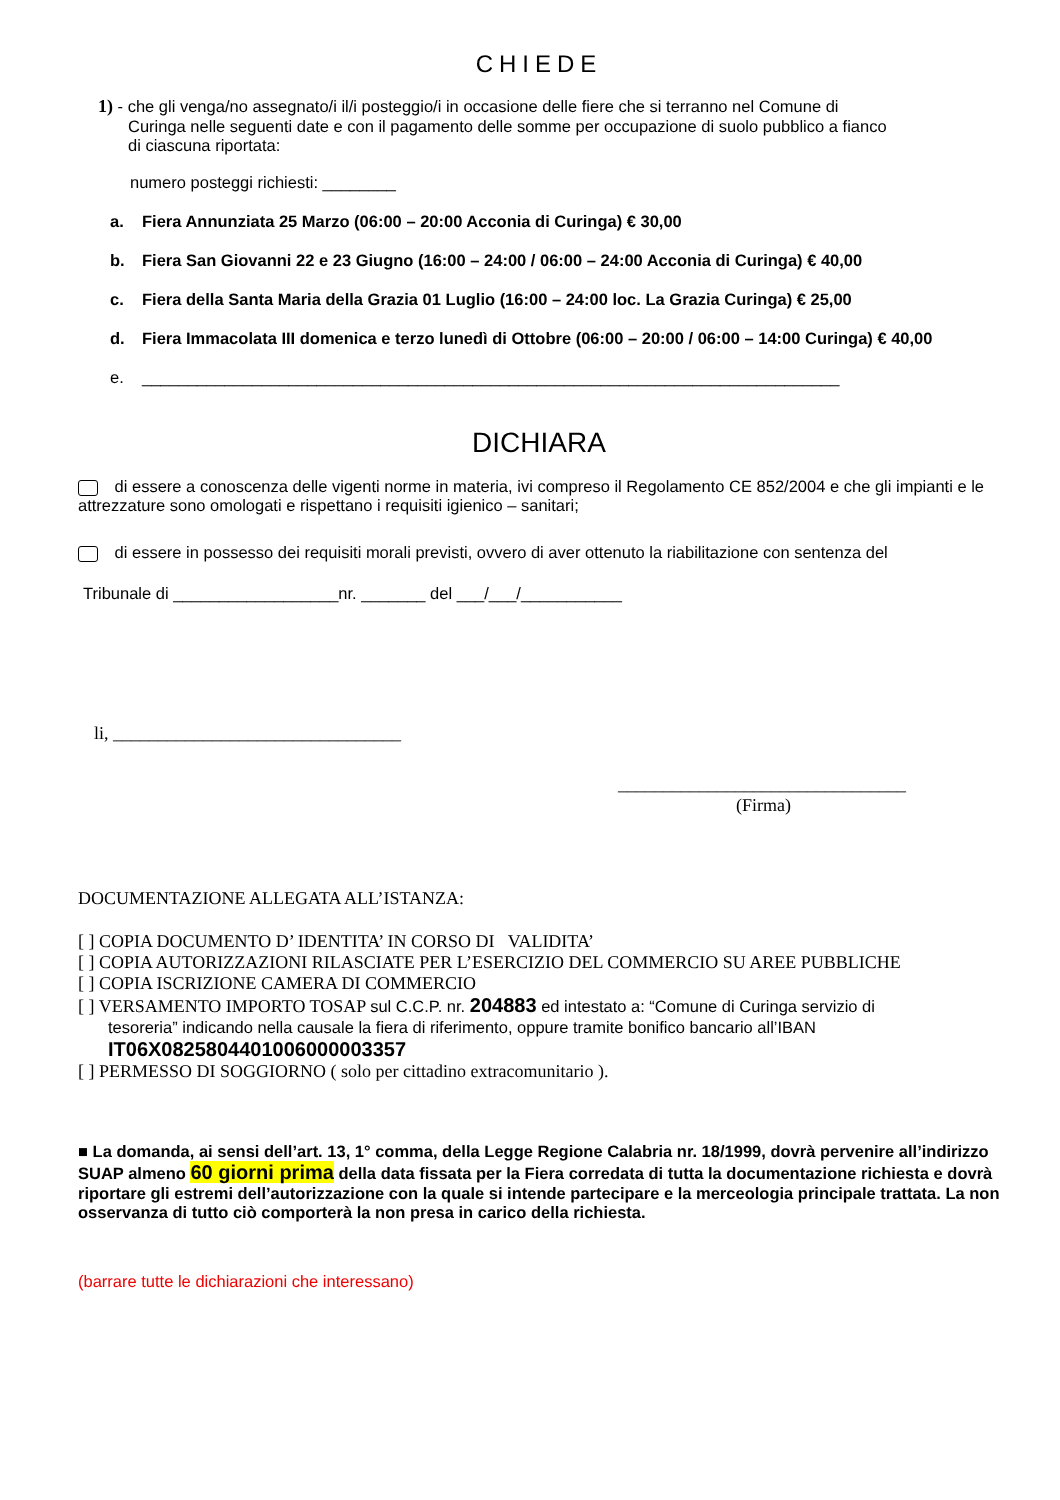CHIEDE
1) - che gli venga/no assegnato/i il/i posteggio/i in occasione delle fiere che si terranno nel Comune di
Curinga nelle seguenti date e con il pagamento delle somme per occupazione di suolo pubblico a fianco
di ciascuna riportata:
numero posteggi richiesti: ________
a. Fiera Annunziata 25 Marzo (06:00 – 20:00 Acconia di Curinga) € 30,00
b. Fiera San Giovanni 22 e 23 Giugno (16:00 – 24:00 / 06:00 – 24:00 Acconia di Curinga) € 40,00
c. Fiera della Santa Maria della Grazia 01 Luglio (16:00 – 24:00 loc. La Grazia Curinga) € 25,00
d. Fiera Immacolata III domenica e terzo lunedì di Ottobre (06:00 – 20:00 / 06:00 – 14:00 Curinga) € 40,00
e. ____________________________________________________________________________
DICHIARA
di essere a conoscenza delle vigenti norme in materia, ivi compreso il Regolamento CE 852/2004 e che gli impianti e le attrezzature sono omologati e rispettano i requisiti igienico – sanitari;
di essere in possesso dei requisiti morali previsti, ovvero di aver ottenuto la riabilitazione con sentenza del
Tribunale di __________________nr. _______ del ___/___/___________
li, ________________________________
________________________________
(Firma)
DOCUMENTAZIONE ALLEGATA ALL’ISTANZA:
[ ] COPIA DOCUMENTO D’ IDENTITA’ IN CORSO DI VALIDITA’
[ ] COPIA AUTORIZZAZIONI RILASCIATE PER L’ESERCIZIO DEL COMMERCIO SU AREE PUBBLICHE
[ ] COPIA ISCRIZIONE CAMERA DI COMMERCIO
[ ] VERSAMENTO IMPORTO TOSAP sul C.C.P. nr. 204883 ed intestato a: “Comune di Curinga servizio di
tesoreria” indicando nella causale la fiera di riferimento, oppure tramite bonifico bancario all’IBAN
IT06X0825804401006000003357
[ ] PERMESSO DI SOGGIORNO ( solo per cittadino extracomunitario ).
■ La domanda, ai sensi dell’art. 13, 1° comma, della Legge Regione Calabria nr. 18/1999, dovrà pervenire all’indirizzo SUAP almeno 60 giorni prima della data fissata per la Fiera corredata di tutta la documentazione richiesta e dovrà riportare gli estremi dell’autorizzazione con la quale si intende partecipare e la merceologia principale trattata. La non osservanza di tutto ciò comporterà la non presa in carico della richiesta.
(barrare tutte le dichiarazioni che interessano)